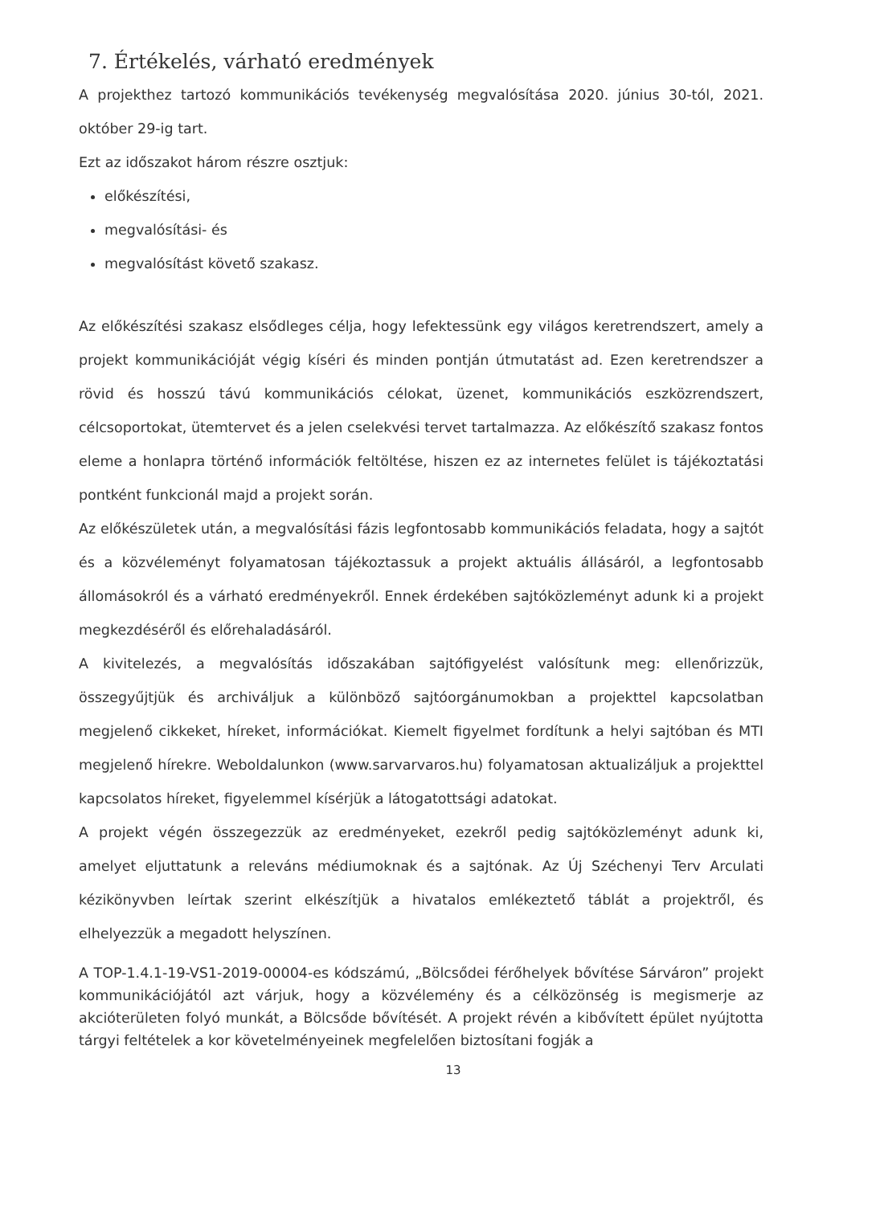7. Értékelés, várható eredmények
A projekthez tartozó kommunikációs tevékenység megvalósítása 2020. június 30-tól, 2021. október 29-ig tart.
Ezt az időszakot három részre osztjuk:
előkészítési,
megvalósítási- és
megvalósítást követő szakasz.
Az előkészítési szakasz elsődleges célja, hogy lefektessünk egy világos keretrendszert, amely a projekt kommunikációját végig kíséri és minden pontján útmutatást ad. Ezen keretrendszer a rövid és hosszú távú kommunikációs célokat, üzenet, kommunikációs eszközrendszert, célcsoportokat, ütemtervet és a jelen cselekvési tervet tartalmazza. Az előkészítő szakasz fontos eleme a honlapra történő információk feltöltése, hiszen ez az internetes felület is tájékoztatási pontként funkcionál majd a projekt során.
Az előkészületek után, a megvalósítási fázis legfontosabb kommunikációs feladata, hogy a sajtót és a közvéleményt folyamatosan tájékoztassuk a projekt aktuális állásáról, a legfontosabb állomásokról és a várható eredményekről. Ennek érdekében sajtóközleményt adunk ki a projekt megkezdéséről és előrehaladásáról.
A kivitelezés, a megvalósítás időszakában sajtófigyelést valósítunk meg: ellenőrizzük, összegyűjtjük és archiváljuk a különböző sajtóorgánumokban a projekttel kapcsolatban megjelenő cikkeket, híreket, információkat. Kiemelt figyelmet fordítunk a helyi sajtóban és MTI megjelenő hírekre. Weboldalunkon (www.sarvarvaros.hu) folyamatosan aktualizáljuk a projekttel kapcsolatos híreket, figyelemmel kísérjük a látogatottsági adatokat.
A projekt végén összegezzük az eredményeket, ezekről pedig sajtóközleményt adunk ki, amelyet eljuttatunk a releváns médiumoknak és a sajtónak. Az Új Széchenyi Terv Arculati kézikönyvben leírtak szerint elkészítjük a hivatalos emlékeztető táblát a projektről, és elhelyezzük a megadott helyszínen.
A TOP-1.4.1-19-VS1-2019-00004-es kódszámú, „Bölcsődei férőhelyek bővítése Sárváron” projekt kommunikációjától azt várjuk, hogy a közvélemény és a célközönség is megismerje az akcióterületen folyó munkát, a Bölcsőde bővítését. A projekt révén a kibővített épület nyújtotta tárgyi feltételek a kor követelményeinek megfelelően biztosítani fogják a
13